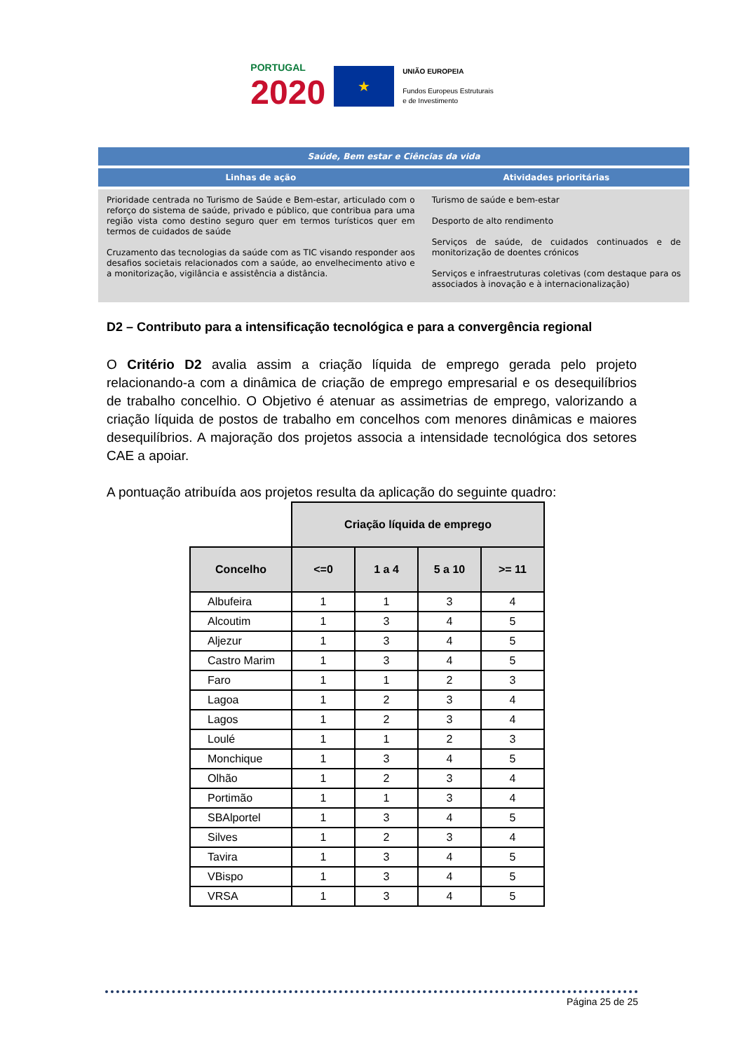PORTUGAL
2020
★
UNIÃO EUROPEIA
Fundos Europeus Estruturais
e de Investimento
| Saúde, Bem estar e Ciências da vida | |
| --- | --- |
| Linhas de ação | Atividades prioritárias |
| Prioridade centrada no Turismo de Saúde e Bem-estar, articulado com o reforço do sistema de saúde, privado e público, que contribua para uma região vista como destino seguro quer em termos turísticos quer em termos de cuidados de saúde Cruzamento das tecnologias da saúde com as TIC visando responder aos desafios societais relacionados com a saúde, ao envelhecimento ativo e a monitorização, vigilância e assistência a distância. | Turismo de saúde e bem-estar Desporto de alto rendimento Serviços de saúde, de cuidados continuados e de monitorização de doentes crónicos Serviços e infraestruturas coletivas (com destaque para os associados à inovação e à internacionalização) |
D2 – Contributo para a intensificação tecnológica e para a convergência regional
O Critério D2 avalia assim a criação líquida de emprego gerada pelo projeto relacionando-a com a dinâmica de criação de emprego empresarial e os desequilíbrios de trabalho concelhio. O Objetivo é atenuar as assimetrias de emprego, valorizando a criação líquida de postos de trabalho em concelhos com menores dinâmicas e maiores desequilíbrios. A majoração dos projetos associa a intensidade tecnológica dos setores CAE a apoiar.
A pontuação atribuída aos projetos resulta da aplicação do seguinte quadro:
| | Criação líquida de emprego | | | |
| Concelho | <=0 | 1 a 4 | 5 a 10 | >= 11 |
| Albufeira | 1 | 1 | 3 | 4 |
| Alcoutim | 1 | 3 | 4 | 5 |
| Aljezur | 1 | 3 | 4 | 5 |
| Castro Marim | 1 | 3 | 4 | 5 |
| Faro | 1 | 1 | 2 | 3 |
| Lagoa | 1 | 2 | 3 | 4 |
| Lagos | 1 | 2 | 3 | 4 |
| Loulé | 1 | 1 | 2 | 3 |
| Monchique | 1 | 3 | 4 | 5 |
| Olhão | 1 | 2 | 3 | 4 |
| Portimão | 1 | 1 | 3 | 4 |
| SBAlportel | 1 | 3 | 4 | 5 |
| Silves | 1 | 2 | 3 | 4 |
| Tavira | 1 | 3 | 4 | 5 |
| VBispo | 1 | 3 | 4 | 5 |
| VRSA | 1 | 3 | 4 | 5 |
Página 25 de 25